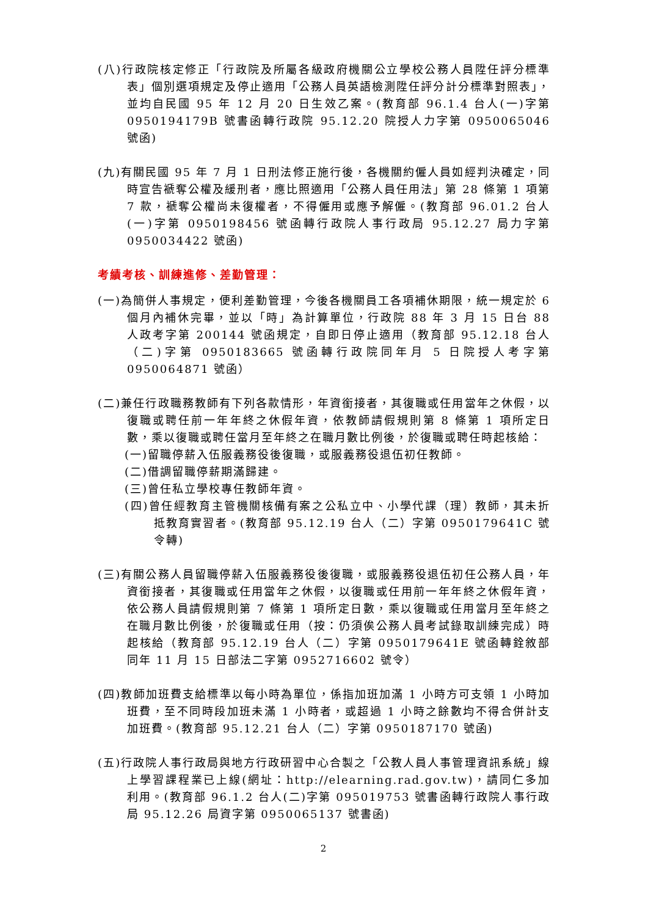(八)行政院核定修正「行政院及所屬各級政府機關公立學校公務人員陞任評分標準表」個別選項規定及停止適用「公務人員英語檢測陞任評分計分標準對照表」，並均自民國 95 年 12 月 20 日生效乙案。(教育部 96.1.4 台人(一)字第 0950194179B 號書函轉行政院 95.12.20 院授人力字第 0950065046 號函)
(九)有關民國 95 年 7 月 1 日刑法修正施行後，各機關約僱人員如經判決確定，同時宣告褫奪公權及緩刑者，應比照適用「公務人員任用法」第 28 條第 1 項第 7 款，褫奪公權尚未復權者，不得僱用或應予解僱。(教育部 96.01.2 台人(一)字第 0950198456 號函轉行政院人事行政局 95.12.27 局力字第 0950034422 號函)
考績考核、訓練進修、差勤管理：
(一)為簡併人事規定，便利差勤管理，今後各機關員工各項補休期限，統一規定於 6 個月內補休完畢，並以「時」為計算單位，行政院 88 年 3 月 15 日台 88 人政考字第 200144 號函規定，自即日停止適用（教育部 95.12.18 台人（二)字第 0950183665 號函轉行政院同年月 5 日院授人考字第 0950064871 號函）
(二)兼任行政職務教師有下列各款情形，年資銜接者，其復職或任用當年之休假，以復職或聘任前一年年終之休假年資，依教師請假規則第 8 條第 1 項所定日數，乘以復職或聘任當月至年終之在職月數比例後，於復職或聘任時起核給：
(一)留職停薪入伍服義務役後復職，或服義務役退伍初任教師。
(二)借調留職停薪期滿歸建。
(三)曾任私立學校專任教師年資。
(四)曾任經教育主管機關核備有案之公私立中、小學代課（理）教師，其未折抵教育實習者。(教育部 95.12.19 台人（二）字第 0950179641C 號令轉)
(三)有關公務人員留職停薪入伍服義務役後復職，或服義務役退伍初任公務人員，年資銜接者，其復職或任用當年之休假，以復職或任用前一年年終之休假年資，依公務人員請假規則第 7 條第 1 項所定日數，乘以復職或任用當月至年終之在職月數比例後，於復職或任用（按：仍須俟公務人員考試錄取訓練完成）時起核給（教育部 95.12.19 台人（二）字第 0950179641E 號函轉銓敘部同年 11 月 15 日部法二字第 0952716602 號令）
(四)教師加班費支給標準以每小時為單位，係指加班加滿 1 小時方可支領 1 小時加班費，至不同時段加班未滿 1 小時者，或超過 1 小時之餘數均不得合併計支加班費。(教育部 95.12.21 台人（二）字第 0950187170 號函)
(五)行政院人事行政局與地方行政研習中心合製之「公教人員人事管理資訊系統」線上學習課程業已上線(網址：http://elearning.rad.gov.tw)，請同仁多加利用。(教育部 96.1.2 台人(二)字第 095019753 號書函轉行政院人事行政局 95.12.26 局資字第 0950065137 號書函)
2